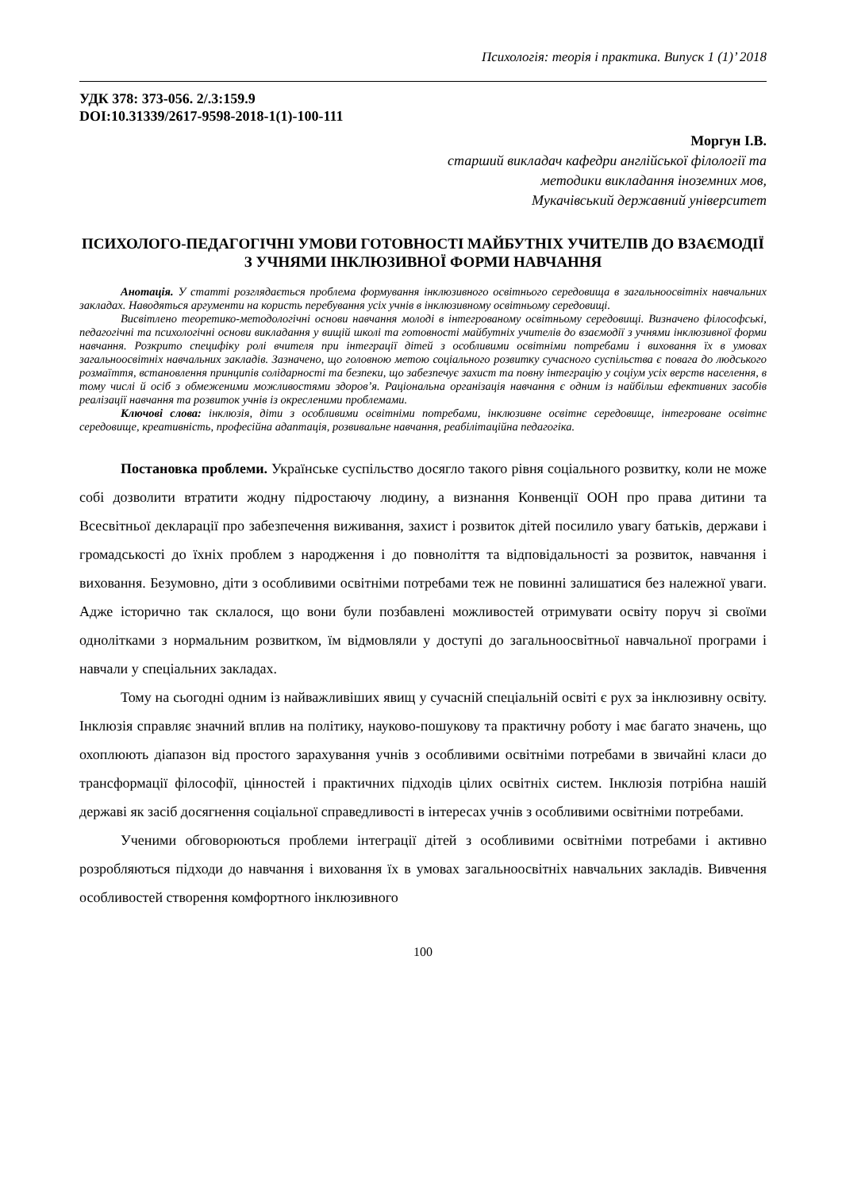Психологія: теорія і практика. Випуск 1 (1)’ 2018
УДК 378: 373-056. 2/.3:159.9
DOI:10.31339/2617-9598-2018-1(1)-100-111
Моргун І.В.
старший викладач кафедри англійської філології та
методики викладання іноземних мов,
Мукачівський державний університет
ПСИХОЛОГО-ПЕДАГОГІЧНІ УМОВИ ГОТОВНОСТІ МАЙБУТНІХ УЧИТЕЛІВ ДО ВЗАЄМОДІЇ З УЧНЯМИ ІНКЛЮЗИВНОЇ ФОРМИ НАВЧАННЯ
Анотація. У статті розглядається проблема формування інклюзивного освітнього середовища в загальноосвітніх навчальних закладах. Наводяться аргументи на користь перебування усіх учнів в інклюзивному освітньому середовищі.
Висвітлено теоретико-методологічні основи навчання молоді в інтегрованому освітньому середовищі. Визначено філософські, педагогічні та психологічні основи викладання у вищій школі та готовності майбутніх учителів до взаємодії з учнями інклюзивної форми навчання. Розкрито специфіку ролі вчителя при інтеграції дітей з особливими освітніми потребами і виховання їх в умовах загальноосвітніх навчальних закладів. Зазначено, що головною метою соціального розвитку сучасного суспільства є повага до людського розмаїття, встановлення принципів солідарності та безпеки, що забезпечує захист та повну інтеграцію у соціум усіх верств населення, в тому числі й осіб з обмеженими можливостями здоров’я. Раціональна організація навчання є одним із найбільш ефективних засобів реалізації навчання та розвиток учнів із окресленими проблемами.
Ключові слова: інклюзія, діти з особливими освітніми потребами, інклюзивне освітнє середовище, інтегроване освітнє середовище, креативність, професійна адаптація, розвивальне навчання, реабілітаційна педагогіка.
Постановка проблеми. Українське суспільство досягло такого рівня соціального розвитку, коли не може собі дозволити втратити жодну підростаючу людину, а визнання Конвенції ООН про права дитини та Всесвітньої декларації про забезпечення виживання, захист і розвиток дітей посилило увагу батьків, держави і громадськості до їхніх проблем з народження і до повноліття та відповідальності за розвиток, навчання і виховання. Безумовно, діти з особливими освітніми потребами теж не повинні залишатися без належної уваги. Адже історично так склалося, що вони були позбавлені можливостей отримувати освіту поруч зі своїми однолітками з нормальним розвитком, їм відмовляли у доступі до загальноосвітньої навчальної програми і навчали у спеціальних закладах.
Тому на сьогодні одним із найважливіших явищ у сучасній спеціальній освіті є рух за інклюзивну освіту. Інклюзія справляє значний вплив на політику, науково-пошукову та практичну роботу і має багато значень, що охоплюють діапазон від простого зарахування учнів з особливими освітніми потребами в звичайні класи до трансформації філософії, цінностей і практичних підходів цілих освітніх систем. Інклюзія потрібна нашій державі як засіб досягнення соціальної справедливості в інтересах учнів з особливими освітніми потребами.
Ученими обговорюються проблеми інтеграції дітей з особливими освітніми потребами і активно розробляються підходи до навчання і виховання їх в умовах загальноосвітніх навчальних закладів. Вивчення особливостей створення комфортного інклюзивного
100